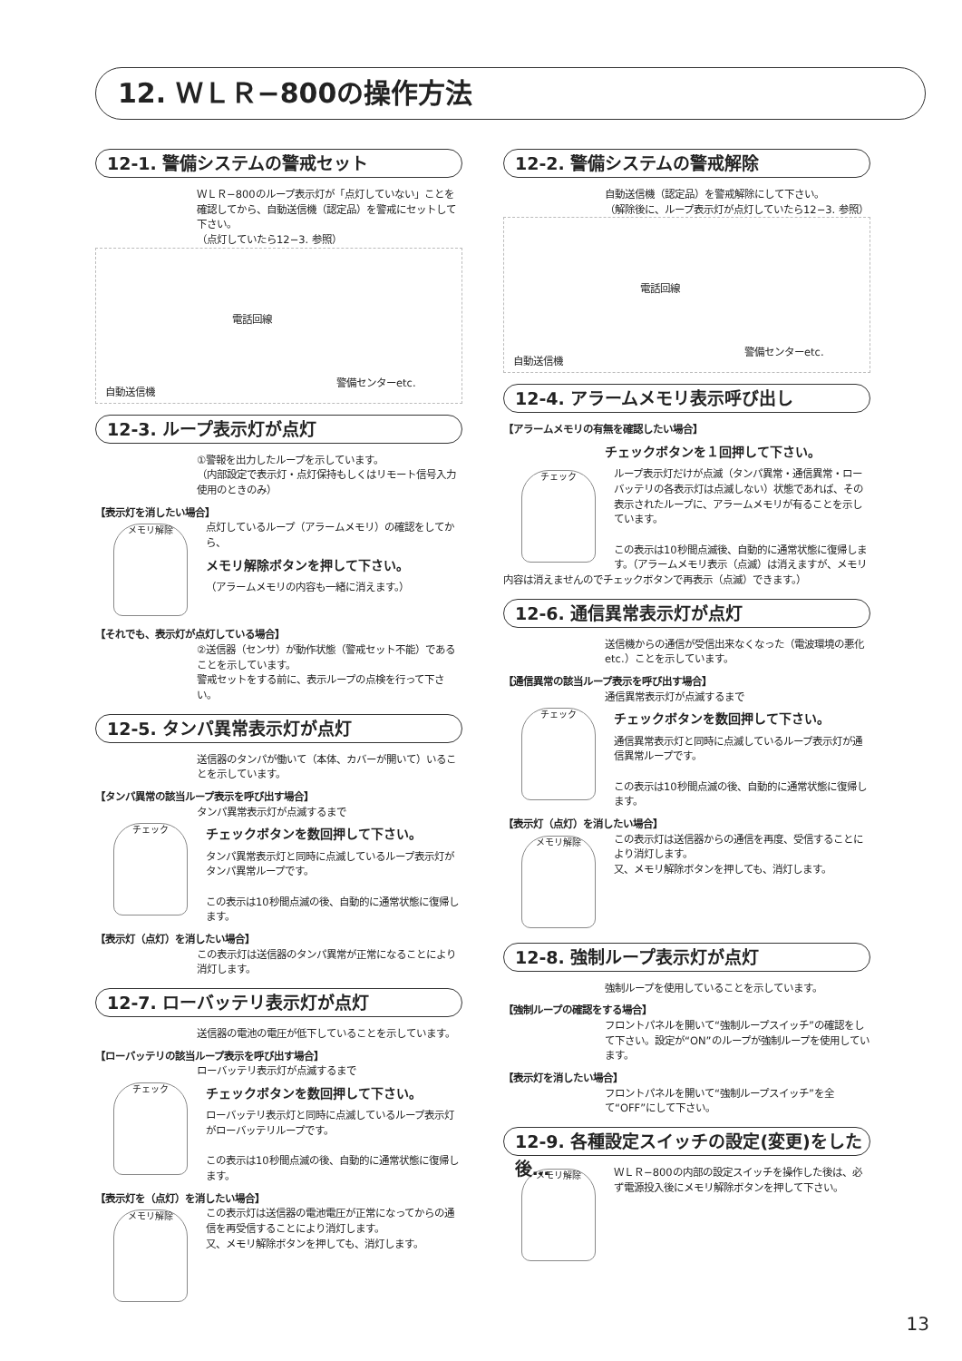12. ＷＬＲ−800の操作方法
12-1. 警備システムの警戒セット
ＷＬＲ−800のループ表示灯が「点灯していない」ことを確認してから、自動送信機（認定品）を警戒にセットして下さい。
（点灯していたら12−3. 参照）
電話回線
自動送信機
警備センターetc.
12-3. ループ表示灯が点灯
①警報を出力したループを示しています。
（内部設定で表示灯・点灯保持もしくはリモート信号入力使用のときのみ）
【表示灯を消したい場合】
メモリ解除
点灯しているループ（アラームメモリ）の確認をしてから、
メモリ解除ボタンを押して下さい。
（アラームメモリの内容も一緒に消えます。）
【それでも、表示灯が点灯している場合】
②送信器（センサ）が動作状態（警戒セット不能）であることを示しています。
警戒セットをする前に、表示ループの点検を行って下さい。
12-5. タンパ異常表示灯が点灯
送信器のタンパが働いて（本体、カバーが開いて）いることを示しています。
【タンパ異常の該当ループ表示を呼び出す場合】
タンパ異常表示灯が点滅するまで
チェック
チェックボタンを数回押して下さい。
タンパ異常表示灯と同時に点滅しているループ表示灯がタンパ異常ループです。
この表示は10秒間点滅の後、自動的に通常状態に復帰します。
【表示灯（点灯）を消したい場合】
この表示灯は送信器のタンパ異常が正常になることにより消灯します。
12-7. ローバッテリ表示灯が点灯
送信器の電池の電圧が低下していることを示しています。
【ローバッテリの該当ループ表示を呼び出す場合】
ローバッテリ表示灯が点滅するまで
チェック
チェックボタンを数回押して下さい。
ローバッテリ表示灯と同時に点滅しているループ表示灯がローバッテリループです。
この表示は10秒間点滅の後、自動的に通常状態に復帰します。
【表示灯を（点灯）を消したい場合】
メモリ解除
この表示灯は送信器の電池電圧が正常になってからの通信を再受信することにより消灯します。
又、メモリ解除ボタンを押しても、消灯します。
12-2. 警備システムの警戒解除
自動送信機（認定品）を警戒解除にして下さい。
（解除後に、ループ表示灯が点灯していたら12−3. 参照）
電話回線
自動送信機
警備センターetc.
12-4. アラームメモリ表示呼び出し
【アラームメモリの有無を確認したい場合】
チェックボタンを１回押して下さい。
チェック
ループ表示灯だけが点滅（タンパ異常・通信異常・ローバッテリの各表示灯は点滅しない）状態であれば、その表示されたループに、アラームメモリが有ることを示しています。
この表示は10秒間点滅後、自動的に通常状態に復帰します。（アラームメモリ表示（点滅）は消えますが、メモリ内容は消えませんのでチェックボタンで再表示（点滅）できます。）
12-6. 通信異常表示灯が点灯
送信機からの通信が受信出来なくなった（電波環境の悪化 etc.）ことを示しています。
【通信異常の該当ループ表示を呼び出す場合】
通信異常表示灯が点滅するまで
チェック
チェックボタンを数回押して下さい。
通信異常表示灯と同時に点滅しているループ表示灯が通信異常ループです。
この表示は10秒間点滅の後、自動的に通常状態に復帰します。
【表示灯（点灯）を消したい場合】
メモリ解除
この表示灯は送信器からの通信を再度、受信することにより消灯します。
又、メモリ解除ボタンを押しても、消灯します。
12-8. 強制ループ表示灯が点灯
強制ループを使用していることを示しています。
【強制ループの確認をする場合】
フロントパネルを開いて“強制ループスイッチ”の確認をして下さい。設定が“ON”のループが強制ループを使用しています。
【表示灯を消したい場合】
フロントパネルを開いて“強制ループスイッチ”を全て“OFF”にして下さい。
12-9. 各種設定スイッチの設定(変更)をした後…
メモリ解除
ＷＬＲ−800の内部の設定スイッチを操作した後は、必ず電源投入後にメモリ解除ボタンを押して下さい。
13